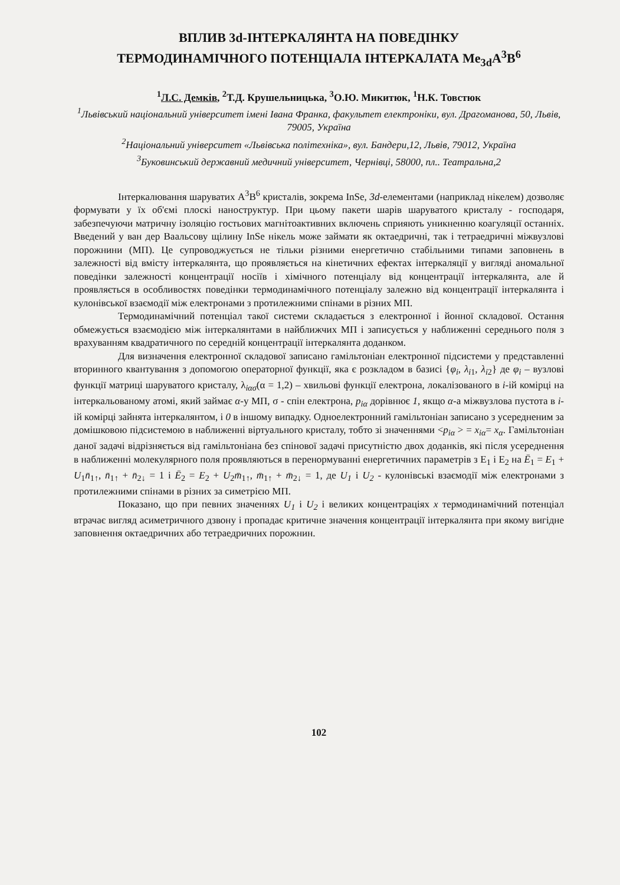ВПЛИВ 3d-ІНТЕРКАЛЯНТА НА ПОВЕДІНКУ
ТЕРМОДИНАМІЧНОГО ПОТЕНЦІАЛА ІНТЕРКАЛАТА Me<sub>3d</sub>A<sup>3</sup>B<sup>6</sup>
<sup>1</sup> Л.С. Демків, <sup>2</sup>Т.Д. Крушельницька, <sup>3</sup>О.Ю. Микитюк, <sup>1</sup>Н.К. Товстюк
<sup>1</sup> Львівський національний університет імені Івана Франка, факультет електроніки, вул. Драгоманова, 50, Львів, 79005, Україна
<sup>2</sup> Національний університет «Львівська політехніка», вул. Бандери,12, Львів, 79012, Україна
<sup>3</sup> Буковинський державний медичний університет, Чернівці, 58000, пл.. Театральна,2
Інтеркалювання шаруватих A<sup>3</sup>B<sup>6</sup> кристалів, зокрема InSe, 3d-елементами (наприклад нікелем) дозволяє формувати у їх об'ємі плоскі наноструктур. При цьому пакети шарів шаруватого кристалу - господаря, забезпечуючи матричну ізоляцію гостьових магнітоактивних включень сприяють уникненню коагуляції останніх. Введений у ван дер Ваальсову щілину InSe нікель може займати як октаедричні, так і тетраедричні міжвузлові порожнини (МП). Це супроводжується не тільки різними енергетично стабільними типами заповнень в залежності від вмісту інтеркалянта, що проявляється на кінетичних ефектах інтеркаляції у вигляді аномальної поведінки залежності концентрації носіїв і хімічного потенціалу від концентрації інтеркалянта, але й проявляється в особливостях поведінки термодинамічного потенціалу залежно від концентрації інтеркалянта і кулонівської взаємодії між електронами з протилежними спінами в різних МП.
Термодинамічний потенціал такої системи складається з електронної і йонної складової. Остання обмежується взаємодією між інтеркалянтами в найближчих МП і записується у наближенні середнього поля з врахуванням квадратичного по середній концентрації інтеркалянта доданком.
Для визначення електронної складової записано гамільтоніан електронної підсистеми у представленні вторинного квантування з допомогою операторної функції, яка є розкладом в базисі {φ<sub>i</sub>, λ<sub>i1</sub>, λ<sub>i2</sub>} де φ<sub>i</sub> – вузлові функції матриці шаруватого кристалу, λ<sub>iασ</sub>(α = 1,2) – хвильові функції електрона, локалізованого в i-ій комірці на інтеркальованому атомі, який займає α-у МП, σ - спін електрона, p<sub>iα</sub> дорівнює 1, якщо α-а міжвузлова пустота в i-ій комірці зайнята інтеркалянтом, і 0 в іншому випадку. Одноелектронний гамільтоніан записано з усередненим за домішковою підсистемою в наближенні віртуального кристалу, тобто зі значеннями <p<sub>iα</sub> > = x<sub>iα</sub>= x<sub>α</sub>. Гамільтоніан даної задачі відрізняється від гамільтоніана без спінової задачі присутністю двох доданків, які після усереднення в наближенні молекулярного поля проявляються в перенормуванні енергетичних параметрів з E<sub>1</sub> і E<sub>2</sub> на Ē<sub>1</sub> = E<sub>1</sub> + U<sub>1</sub>n̄<sub>1↑</sub>, n̄<sub>1↑</sub> + n̄<sub>2↓</sub> = 1 і Ē<sub>2</sub> = E<sub>2</sub> + U<sub>2</sub>m̄<sub>1↑</sub>, m̄<sub>1↑</sub> + m̄<sub>2↓</sub> = 1, де U<sub>1</sub> і U<sub>2</sub> - кулонівські взаємодії між електронами з протилежними спінами в різних за симетрією МП.
Показано, що при певних значеннях U<sub>1</sub> і U<sub>2</sub> і великих концентраціях x термодинамічний потенціал втрачає вигляд асиметричного дзвону і пропадає критичне значення концентрації інтеркалянта при якому вигідне заповнення октаедричних або тетраедричних порожнин.
102